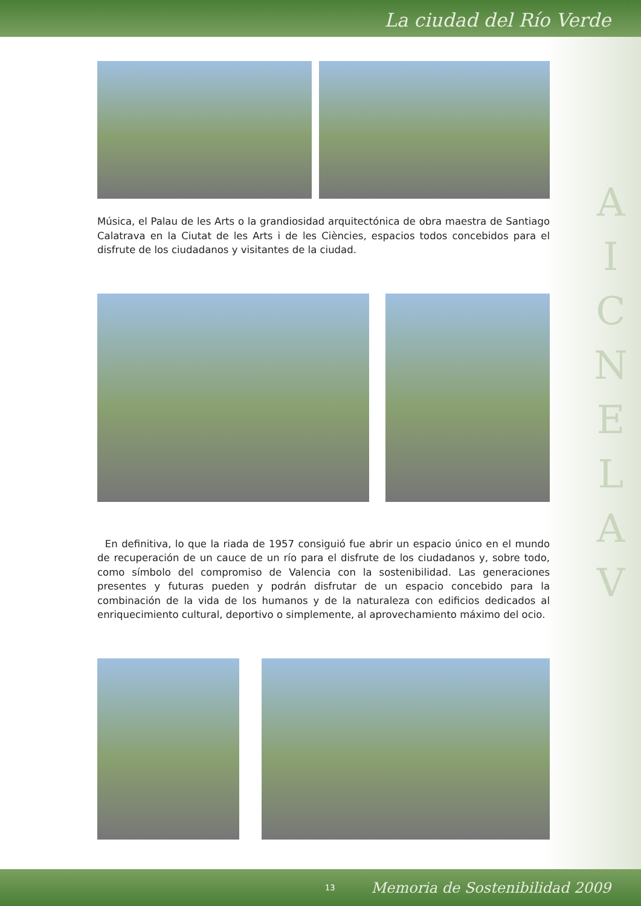La ciudad del Río Verde
A
I
C
N
E
L
A
V
Música, el Palau de les Arts o la grandiosidad arquitectónica de obra maestra de Santiago Calatrava en la Ciutat de les Arts i de les Ciències, espacios todos concebidos para el disfrute de los ciudadanos y visitantes de la ciudad.
En definitiva, lo que la riada de 1957 consiguió fue abrir un espacio único en el mundo de recuperación de un cauce de un río para el disfrute de los ciudadanos y, sobre todo, como símbolo del compromiso de Valencia con la sostenibilidad. Las generaciones presentes y futuras pueden y podrán disfrutar de un espacio concebido para la combinación de la vida de los humanos y de la naturaleza con edificios dedicados al enriquecimiento cultural, deportivo o simplemente, al aprovechamiento máximo del ocio.
13 Memoria de Sostenibilidad 2009